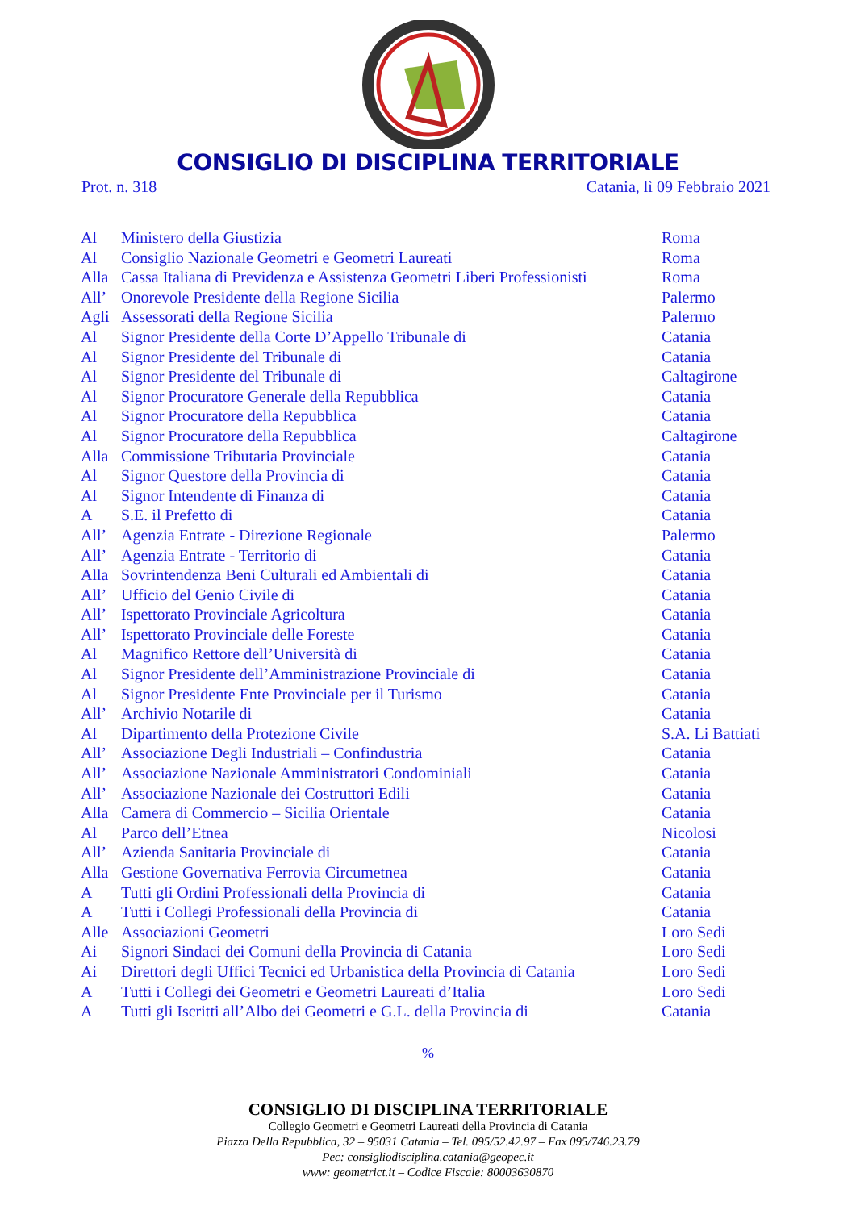CONSIGLIO DI DISCIPLINA TERRITORIALE
Prot. n. 318 Catania, lì 09 Febbraio 2021
| Al | Ministero della Giustizia | Roma |
| Al | Consiglio Nazionale Geometri e Geometri Laureati | Roma |
| Alla | Cassa Italiana di Previdenza e Assistenza Geometri Liberi Professionisti | Roma |
| All’ | Onorevole Presidente della Regione Sicilia | Palermo |
| Agli | Assessorati della Regione Sicilia | Palermo |
| Al | Signor Presidente della Corte D’Appello Tribunale di | Catania |
| Al | Signor Presidente del Tribunale di | Catania |
| Al | Signor Presidente del Tribunale di | Caltagirone |
| Al | Signor Procuratore Generale della Repubblica | Catania |
| Al | Signor Procuratore della Repubblica | Catania |
| Al | Signor Procuratore della Repubblica | Caltagirone |
| Alla | Commissione Tributaria Provinciale | Catania |
| Al | Signor Questore della Provincia di | Catania |
| Al | Signor Intendente di Finanza di | Catania |
| A | S.E. il Prefetto di | Catania |
| All’ | Agenzia Entrate - Direzione Regionale | Palermo |
| All’ | Agenzia Entrate - Territorio di | Catania |
| Alla | Sovrintendenza Beni Culturali ed Ambientali di | Catania |
| All’ | Ufficio del Genio Civile di | Catania |
| All’ | Ispettorato Provinciale Agricoltura | Catania |
| All’ | Ispettorato Provinciale delle Foreste | Catania |
| Al | Magnifico Rettore dell’Università di | Catania |
| Al | Signor Presidente dell’Amministrazione Provinciale di | Catania |
| Al | Signor Presidente Ente Provinciale per il Turismo | Catania |
| All’ | Archivio Notarile di | Catania |
| Al | Dipartimento della Protezione Civile | S.A. Li Battiati |
| All’ | Associazione Degli Industriali – Confindustria | Catania |
| All’ | Associazione Nazionale Amministratori Condominiali | Catania |
| All’ | Associazione Nazionale dei Costruttori Edili | Catania |
| Alla | Camera di Commercio – Sicilia Orientale | Catania |
| Al | Parco dell’Etnea | Nicolosi |
| All’ | Azienda Sanitaria Provinciale di | Catania |
| Alla | Gestione Governativa Ferrovia Circumetnea | Catania |
| A | Tutti gli Ordini Professionali della Provincia di | Catania |
| A | Tutti i Collegi Professionali della Provincia di | Catania |
| Alle | Associazioni Geometri | Loro Sedi |
| Ai | Signori Sindaci dei Comuni della Provincia di Catania | Loro Sedi |
| Ai | Direttori degli Uffici Tecnici ed Urbanistica della Provincia di Catania | Loro Sedi |
| A | Tutti i Collegi dei Geometri e Geometri Laureati d’Italia | Loro Sedi |
| A | Tutti gli Iscritti all’Albo dei Geometri e G.L. della Provincia di | Catania |
%
CONSIGLIO DI DISCIPLINA TERRITORIALE
Collegio Geometri e Geometri Laureati della Provincia di Catania
Piazza Della Repubblica, 32 – 95031 Catania – Tel. 095/52.42.97 – Fax 095/746.23.79
Pec: consigliodisciplina.catania@geopec.it
www: geometrict.it – Codice Fiscale: 80003630870